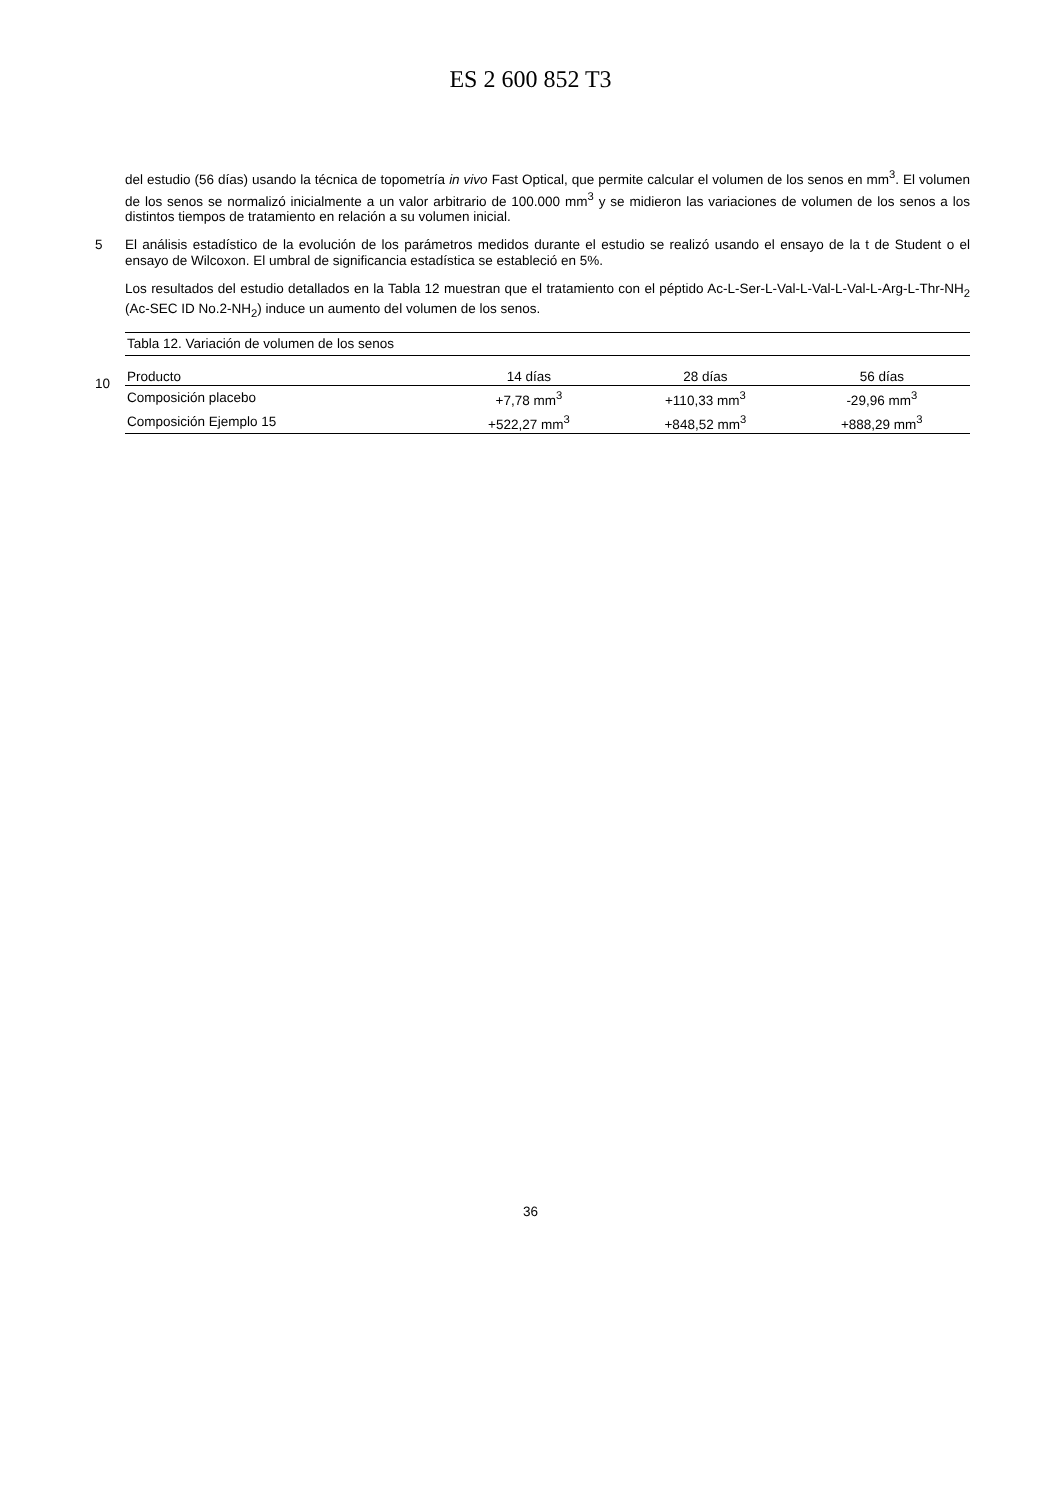ES 2 600 852 T3
del estudio (56 días) usando la técnica de topometría in vivo Fast Optical, que permite calcular el volumen de los senos en mm<sup>3</sup>. El volumen de los senos se normalizó inicialmente a un valor arbitrario de 100.000 mm<sup>3</sup> y se midieron las variaciones de volumen de los senos a los distintos tiempos de tratamiento en relación a su volumen inicial.
5
El análisis estadístico de la evolución de los parámetros medidos durante el estudio se realizó usando el ensayo de la t de Student o el ensayo de Wilcoxon. El umbral de significancia estadística se estableció en 5%.
Los resultados del estudio detallados en la Tabla 12 muestran que el tratamiento con el péptido Ac-L-Ser-L-Val-L-Val-L-Val-L-Arg-L-Thr-NH<sub>2</sub> (Ac-SEC ID No.2-NH<sub>2</sub>) induce un aumento del volumen de los senos.
10
| Tabla 12. Variación de volumen de los senos | | | |
| Producto | 14 días | 28 días | 56 días |
| Composición placebo | +7,78 mm<sup>3</sup> | +110,33 mm<sup>3</sup> | -29,96 mm<sup>3</sup> |
| Composición Ejemplo 15 | +522,27 mm<sup>3</sup> | +848,52 mm<sup>3</sup> | +888,29 mm<sup>3</sup> |
36